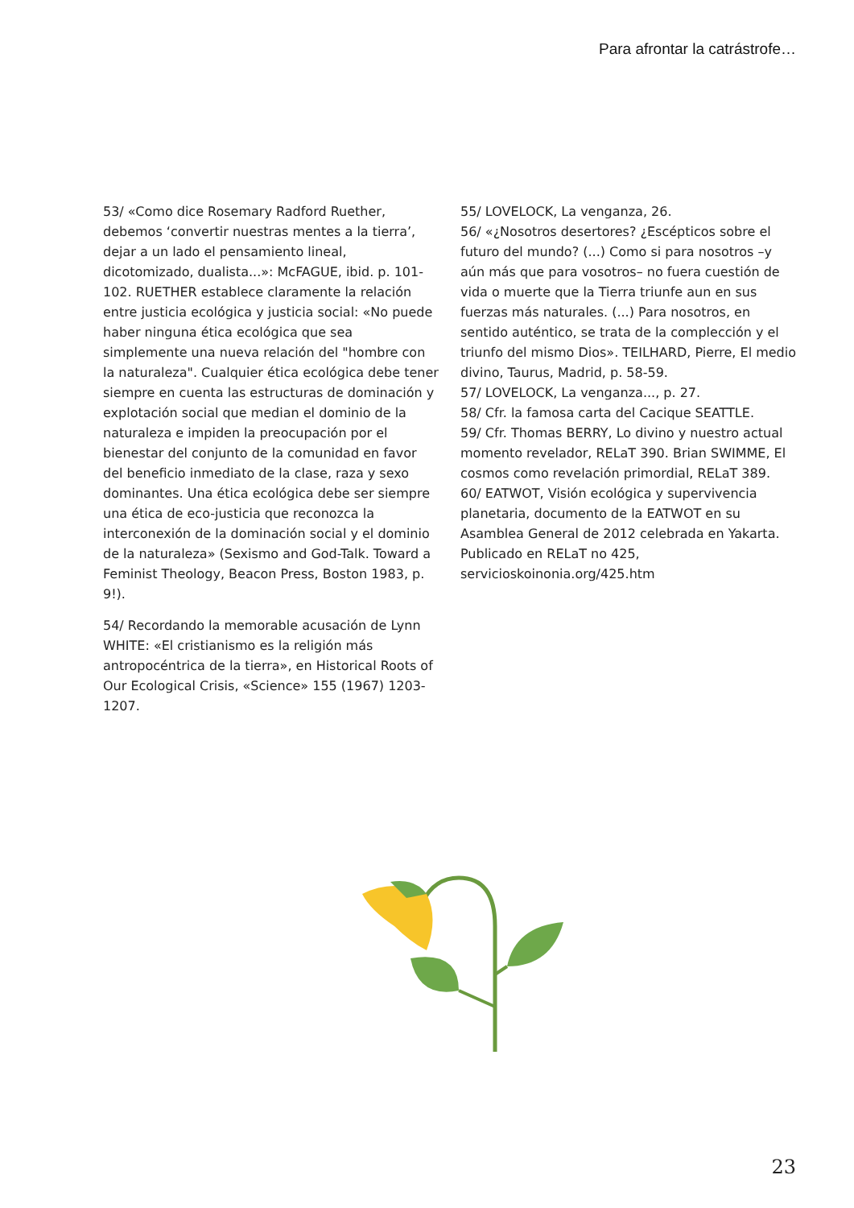Para afrontar la catrástrofe…
53/ «Como dice Rosemary Radford Ruether, debemos ‘convertir nuestras mentes a la tierra’, dejar a un lado el pensamiento lineal, dicotomizado, dualista...»: McFAGUE, ibid. p. 101-102. RUETHER establece claramente la relación entre justicia ecológica y justicia social: «No puede haber ninguna ética ecológica que sea simplemente una nueva relación del "hombre con la naturaleza". Cualquier ética ecológica debe tener siempre en cuenta las estructuras de dominación y explotación social que median el dominio de la naturaleza e impiden la preocupación por el bienestar del conjunto de la comunidad en favor del beneficio inmediato de la clase, raza y sexo dominantes. Una ética ecológica debe ser siempre una ética de eco-justicia que reconozca la interconexión de la dominación social y el dominio de la naturaleza» (Sexismo and God-Talk. Toward a Feminist Theology, Beacon Press, Boston 1983, p. 9!).
54/ Recordando la memorable acusación de Lynn WHITE: «El cristianismo es la religión más antropocéntrica de la tierra», en Historical Roots of Our Ecological Crisis, «Science» 155 (1967) 1203-1207.
55/ LOVELOCK, La venganza, 26.
56/ «¿Nosotros desertores? ¿Escépticos sobre el futuro del mundo? (...) Como si para nosotros –y aún más que para vosotros– no fuera cuestión de vida o muerte que la Tierra triunfe aun en sus fuerzas más naturales. (...) Para nosotros, en sentido auténtico, se trata de la complección y el triunfo del mismo Dios». TEILHARD, Pierre, El medio divino, Taurus, Madrid, p. 58-59.
57/ LOVELOCK, La venganza..., p. 27.
58/ Cfr. la famosa carta del Cacique SEATTLE.
59/ Cfr. Thomas BERRY, Lo divino y nuestro actual momento revelador, RELaT 390. Brian SWIMME, El cosmos como revelación primordial, RELaT 389.
60/ EATWOT, Visión ecológica y supervivencia planetaria, documento de la EATWOT en su Asamblea General de 2012 celebrada en Yakarta. Publicado en RELaT no 425, servicioskoinonia.org/425.htm
23